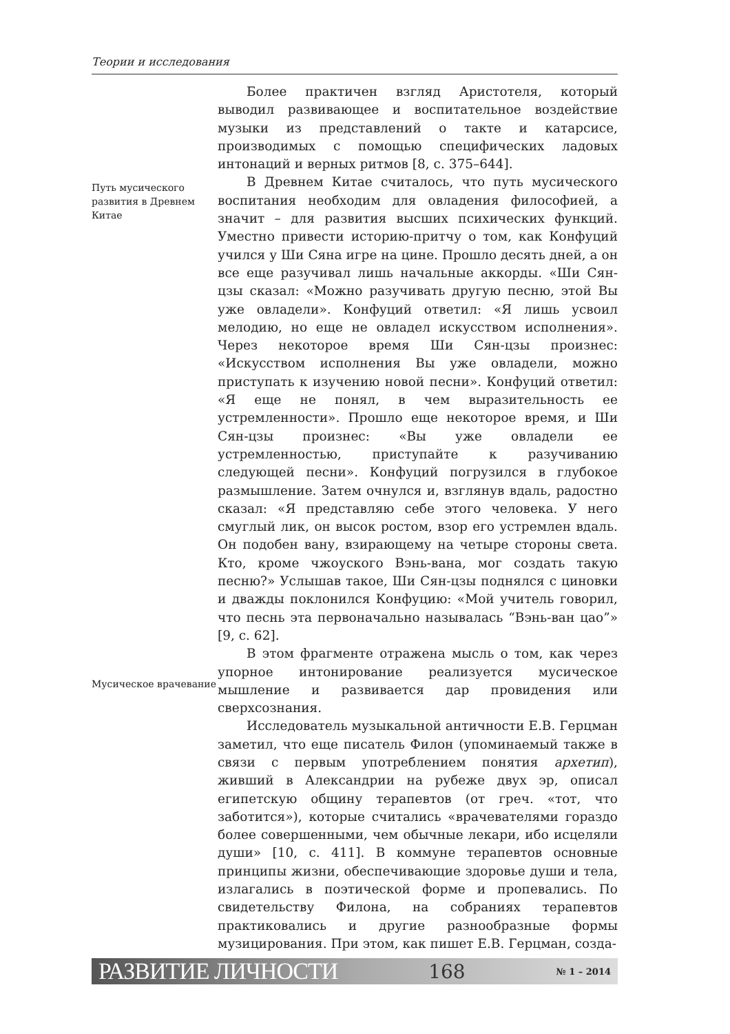Теории и исследования
Путь мусического развития в Древнем Китае
Мусическое врачевание
Более практичен взгляд Аристотеля, который выводил развивающее и воспитательное воздействие музыки из представлений о такте и катарсисе, производимых с помощью специфических ладовых интонаций и верных ритмов [8, с. 375–644].
В Древнем Китае считалось, что путь мусического воспитания необходим для овладения философией, а значит – для развития высших психических функций. Уместно привести историю-притчу о том, как Конфуций учился у Ши Сяна игре на цине. Прошло десять дней, а он все еще разучивал лишь начальные аккорды. «Ши Сян-цзы сказал: «Можно разучивать другую песню, этой Вы уже овладели». Конфуций ответил: «Я лишь усвоил мелодию, но еще не овладел искусством исполнения». Через некоторое время Ши Сян-цзы произнес: «Искусством исполнения Вы уже овладели, можно приступать к изучению новой песни». Конфуций ответил: «Я еще не понял, в чем выразительность ее устремленности». Прошло еще некоторое время, и Ши Сян-цзы произнес: «Вы уже овладели ее устремленностью, приступайте к разучиванию следующей песни». Конфуций погрузился в глубокое размышление. Затем очнулся и, взглянув вдаль, радостно сказал: «Я представляю себе этого человека. У него смуглый лик, он высок ростом, взор его устремлен вдаль. Он подобен вану, взирающему на четыре стороны света. Кто, кроме чжоуского Вэнь-вана, мог создать такую песню?» Услышав такое, Ши Сян-цзы поднялся с циновки и дважды поклонился Конфуцию: «Мой учитель говорил, что песнь эта первоначально называлась “Вэнь-ван цао”» [9, с. 62].
В этом фрагменте отражена мысль о том, как через упорное интонирование реализуется мусическое мышление и развивается дар провидения или сверхсознания.
Исследователь музыкальной античности Е.В. Герцман заметил, что еще писатель Филон (упоминаемый также в связи с первым употреблением понятия архетип), живший в Александрии на рубеже двух эр, описал египетскую общину терапевтов (от греч. «тот, что заботится»), которые считались «врачевателями гораздо более совершенными, чем обычные лекари, ибо исцеляли души» [10, с. 411]. В коммуне терапевтов основные принципы жизни, обеспечивающие здоровье души и тела, излагались в поэтической форме и пропевались. По свидетельству Филона, на собраниях терапевтов практиковались и другие разнообразные формы музицирования. При этом, как пишет Е.В. Герцман, созда-
РАЗВИТИЕ ЛИЧНОСТИ 168 № 1 – 2014